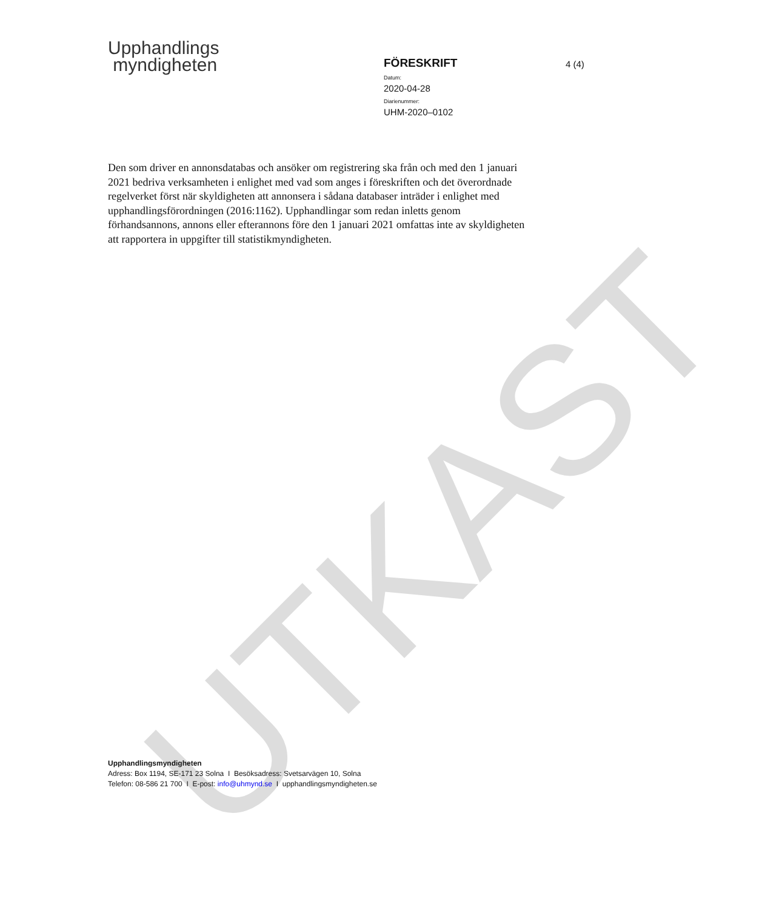UTKAST
Upphandlings
myndigheten
FÖRESKRIFT
Datum:
2020-04-28
Diarienummer:
UHM-2020–0102
4 (4)
Den som driver en annonsdatabas och ansöker om registrering ska från och med den 1 januari 2021 bedriva verksamheten i enlighet med vad som anges i föreskriften och det överordnade regelverket först när skyldigheten att annonsera i sådana databaser inträder i enlighet med upphandlingsförordningen (2016:1162). Upphandlingar som redan inletts genom förhandsannons, annons eller efterannons före den 1 januari 2021 omfattas inte av skyldigheten att rapportera in uppgifter till statistikmyndigheten.
Upphandlingsmyndigheten
Adress: Box 1194, SE-171 23 Solna I Besöksadress: Svetsarvägen 10, Solna
Telefon: 08-586 21 700 I E-post: info@uhmynd.se I upphandlingsmyndigheten.se